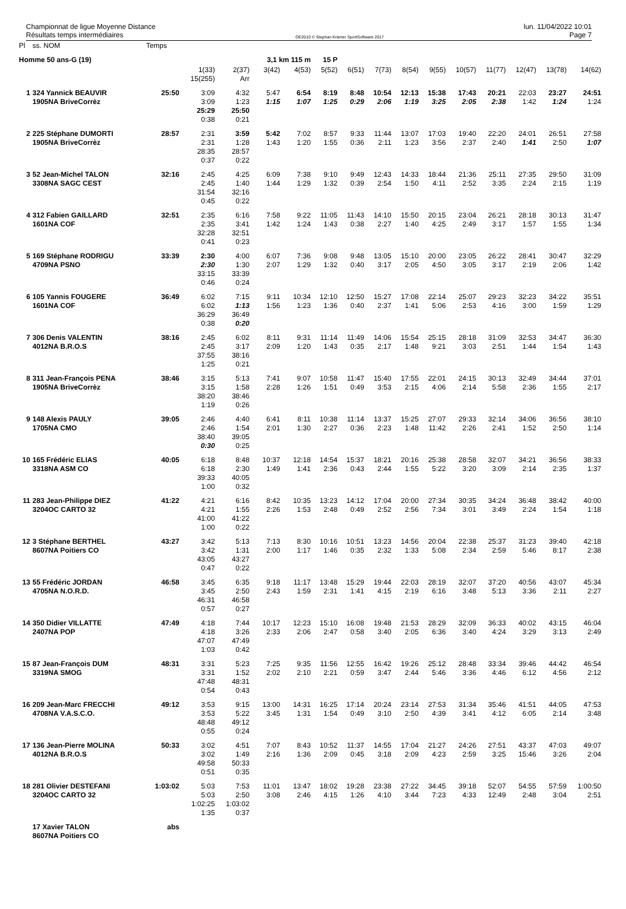Championnat de ligue Moyenne Distance
Résultats temps intermédiaires
OE2010 © Stephan Krämer SportSoftware 2017
lun. 11/04/2022 10:01
Page 7
| Pl | ss. NOM | Temps | | | | | | | | | | | | | | |
| --- | --- | --- | --- | --- | --- | --- | --- | --- | --- | --- | --- | --- | --- | --- | --- | --- |
| Homme 50 ans-G (19) | | | | | 3,1 km 115 m | | 15 P | | | | | | | | | |
| | | | 1(33) 15(255) | 2(37) Arr | 3(42) | 4(53) | 5(52) | 6(51) | 7(73) | 8(54) | 9(55) | 10(57) | 11(77) | 12(47) | 13(78) | 14(62) |
| 1 | 324 Yannick BEAUVIR 1905NA BriveCorrèz | 25:50 | 3:09 3:09 25:29 0:38 | 4:32 1:23 25:50 0:21 | 5:47 1:15 | 6:54 1:07 | 8:19 1:25 | 8:48 0:29 | 10:54 2:06 | 12:13 1:19 | 15:38 3:25 | 17:43 2:05 | 20:21 2:38 | 22:03 1:42 | 23:27 1:24 | 24:51 1:24 |
| 2 | 225 Stéphane DUMORTI 1905NA BriveCorrèz | 28:57 | 2:31 2:31 28:35 0:37 | 3:59 1:28 28:57 0:22 | 5:42 1:43 | 7:02 1:20 | 8:57 1:55 | 9:33 0:36 | 11:44 2:11 | 13:07 1:23 | 17:03 3:56 | 19:40 2:37 | 22:20 2:40 | 24:01 1:41 | 26:51 2:50 | 27:58 1:07 |
| 3 | 52 Jean-Michel TALON 3308NA SAGC CEST | 32:16 | 2:45 2:45 31:54 0:45 | 4:25 1:40 32:16 0:22 | 6:09 1:44 | 7:38 1:29 | 9:10 1:32 | 9:49 0:39 | 12:43 2:54 | 14:33 1:50 | 18:44 4:11 | 21:36 2:52 | 25:11 3:35 | 27:35 2:24 | 29:50 2:15 | 31:09 1:19 |
| 4 | 312 Fabien GAILLARD 1601NA COF | 32:51 | 2:35 2:35 32:28 0:41 | 6:16 3:41 32:51 0:23 | 7:58 1:42 | 9:22 1:24 | 11:05 1:43 | 11:43 0:38 | 14:10 2:27 | 15:50 1:40 | 20:15 4:25 | 23:04 2:49 | 26:21 3:17 | 28:18 1:57 | 30:13 1:55 | 31:47 1:34 |
| 5 | 169 Stéphane RODRIGU 4709NA PSNO | 33:39 | 2:30 2:30 33:15 0:46 | 4:00 1:30 33:39 0:24 | 6:07 2:07 | 7:36 1:29 | 9:08 1:32 | 9:48 0:40 | 13:05 3:17 | 15:10 2:05 | 20:00 4:50 | 23:05 3:05 | 26:22 3:17 | 28:41 2:19 | 30:47 2:06 | 32:29 1:42 |
| 6 | 105 Yannis FOUGERE 1601NA COF | 36:49 | 6:02 6:02 36:29 0:38 | 7:15 1:13 36:49 0:20 | 9:11 1:56 | 10:34 1:23 | 12:10 1:36 | 12:50 0:40 | 15:27 2:37 | 17:08 1:41 | 22:14 5:06 | 25:07 2:53 | 29:23 4:16 | 32:23 3:00 | 34:22 1:59 | 35:51 1:29 |
| 7 | 306 Denis VALENTIN 4012NA B.R.O.S | 38:16 | 2:45 2:45 37:55 1:25 | 6:02 3:17 38:16 0:21 | 8:11 2:09 | 9:31 1:20 | 11:14 1:43 | 11:49 0:35 | 14:06 2:17 | 15:54 1:48 | 25:15 9:21 | 28:18 3:03 | 31:09 2:51 | 32:53 1:44 | 34:47 1:54 | 36:30 1:43 |
| 8 | 311 Jean-François PENA 1905NA BriveCorrèz | 38:46 | 3:15 3:15 38:20 1:19 | 5:13 1:58 38:46 0:26 | 7:41 2:28 | 9:07 1:26 | 10:58 1:51 | 11:47 0:49 | 15:40 3:53 | 17:55 2:15 | 22:01 4:06 | 24:15 2:14 | 30:13 5:58 | 32:49 2:36 | 34:44 1:55 | 37:01 2:17 |
| 9 | 148 Alexis PAULY 1705NA CMO | 39:05 | 2:46 2:46 38:40 0:30 | 4:40 1:54 39:05 0:25 | 6:41 2:01 | 8:11 1:30 | 10:38 2:27 | 11:14 0:36 | 13:37 2:23 | 15:25 1:48 | 27:07 11:42 | 29:33 2:26 | 32:14 2:41 | 34:06 1:52 | 36:56 2:50 | 38:10 1:14 |
| 10 | 165 Frédéric ELIAS 3318NA ASM CO | 40:05 | 6:18 6:18 39:33 1:00 | 8:48 2:30 40:05 0:32 | 10:37 1:49 | 12:18 1:41 | 14:54 2:36 | 15:37 0:43 | 18:21 2:44 | 20:16 1:55 | 25:38 5:22 | 28:58 3:20 | 32:07 3:09 | 34:21 2:14 | 36:56 2:35 | 38:33 1:37 |
| 11 | 283 Jean-Philippe DIEZ 3204OC CARTO 32 | 41:22 | 4:21 4:21 41:00 1:00 | 6:16 1:55 41:22 0:22 | 8:42 2:26 | 10:35 1:53 | 13:23 2:48 | 14:12 0:49 | 17:04 2:52 | 20:00 2:56 | 27:34 7:34 | 30:35 3:01 | 34:24 3:49 | 36:48 2:24 | 38:42 1:54 | 40:00 1:18 |
| 12 | 3 Stéphane BERTHEL 8607NA Poitiers CO | 43:27 | 3:42 3:42 43:05 0:47 | 5:13 1:31 43:27 0:22 | 7:13 2:00 | 8:30 1:17 | 10:16 1:46 | 10:51 0:35 | 13:23 2:32 | 14:56 1:33 | 20:04 5:08 | 22:38 2:34 | 25:37 2:59 | 31:23 5:46 | 39:40 8:17 | 42:18 2:38 |
| 13 | 55 Frédéric JORDAN 4705NA N.O.R.D. | 46:58 | 3:45 3:45 46:31 0:57 | 6:35 2:50 46:58 0:27 | 9:18 2:43 | 11:17 1:59 | 13:48 2:31 | 15:29 1:41 | 19:44 4:15 | 22:03 2:19 | 28:19 6:16 | 32:07 3:48 | 37:20 5:13 | 40:56 3:36 | 43:07 2:11 | 45:34 2:27 |
| 14 | 350 Didier VILLATTE 2407NA POP | 47:49 | 4:18 4:18 47:07 1:03 | 7:44 3:26 47:49 0:42 | 10:17 2:33 | 12:23 2:06 | 15:10 2:47 | 16:08 0:58 | 19:48 3:40 | 21:53 2:05 | 28:29 6:36 | 32:09 3:40 | 36:33 4:24 | 40:02 3:29 | 43:15 3:13 | 46:04 2:49 |
| 15 | 87 Jean-François DUM 3319NA SMOG | 48:31 | 3:31 3:31 47:48 0:54 | 5:23 1:52 48:31 0:43 | 7:25 2:02 | 9:35 2:10 | 11:56 2:21 | 12:55 0:59 | 16:42 3:47 | 19:26 2:44 | 25:12 5:46 | 28:48 3:36 | 33:34 4:46 | 39:46 6:12 | 44:42 4:56 | 46:54 2:12 |
| 16 | 209 Jean-Marc FRECCHI 4708NA V.A.S.C.O. | 49:12 | 3:53 3:53 48:48 0:55 | 9:15 5:22 49:12 0:24 | 13:00 3:45 | 14:31 1:31 | 16:25 1:54 | 17:14 0:49 | 20:24 3:10 | 23:14 2:50 | 27:53 4:39 | 31:34 3:41 | 35:46 4:12 | 41:51 6:05 | 44:05 2:14 | 47:53 3:48 |
| 17 | 136 Jean-Pierre MOLINA 4012NA B.R.O.S | 50:33 | 3:02 3:02 49:58 0:51 | 4:51 1:49 50:33 0:35 | 7:07 2:16 | 8:43 1:36 | 10:52 2:09 | 11:37 0:45 | 14:55 3:18 | 17:04 2:09 | 21:27 4:23 | 24:26 2:59 | 27:51 3:25 | 43:37 15:46 | 47:03 3:26 | 49:07 2:04 |
| 18 | 281 Olivier DESTEFANI 3204OC CARTO 32 | 1:03:02 | 5:03 5:03 1:02:25 1:35 | 7:53 2:50 1:03:02 0:37 | 11:01 3:08 | 13:47 2:46 | 18:02 4:15 | 19:28 1:26 | 23:38 4:10 | 27:22 3:44 | 34:45 7:23 | 39:18 4:33 | 52:07 12:49 | 54:55 2:48 | 57:59 3:04 | 1:00:50 2:51 |
| | 17 Xavier TALON 8607NA Poitiers CO | abs | | | | | | | | | | | | | | |